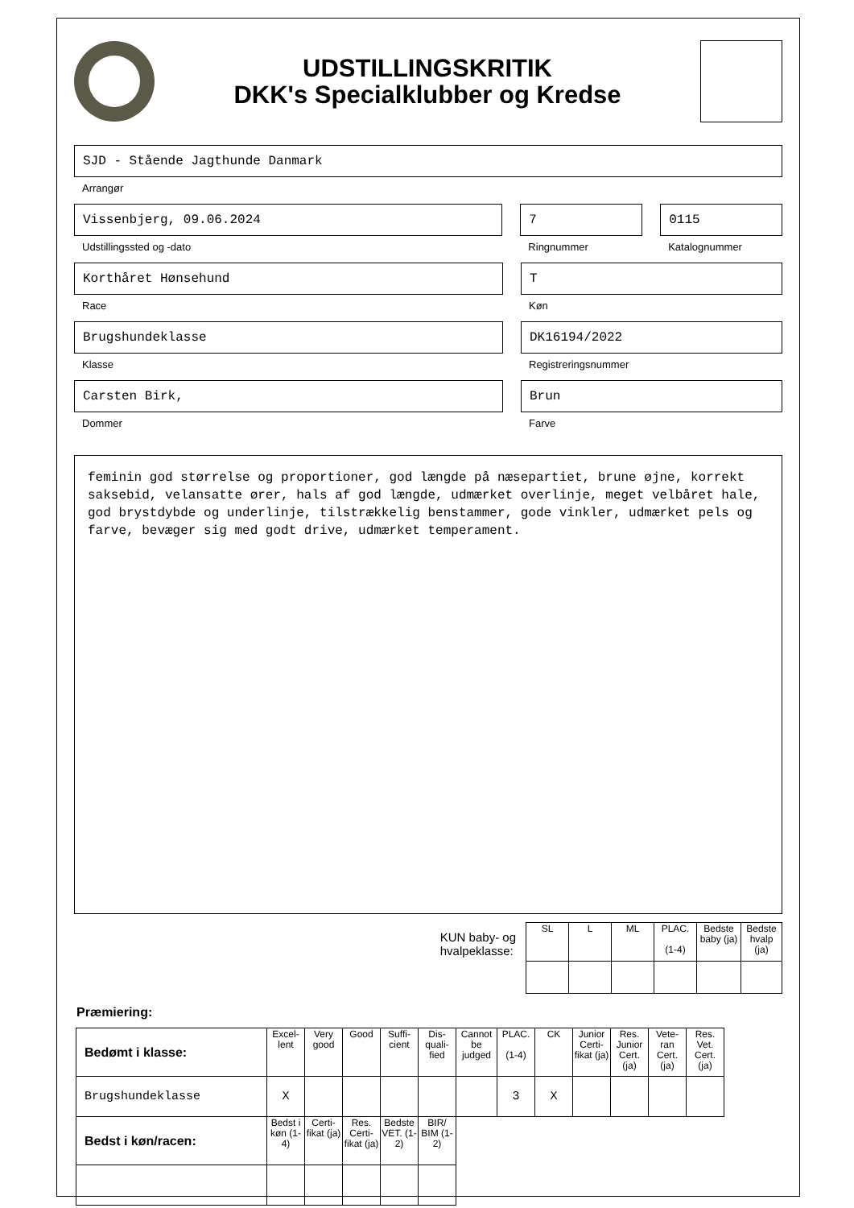UDSTILLINGSKRITIK
DKK's Specialklubber og Kredse
SJD - Stående Jagthunde Danmark
Arrangør
Vissenbjerg, 09.06.2024
Udstillingssted og -dato
7
Ringnummer
0115
Katalognummer
Korthåret Hønsehund
Race
T
Køn
Brugshundeklasse
Klasse
DK16194/2022
Registreringsnummer
Carsten Birk,
Dommer
Brun
Farve
feminin god størrelse og proportioner, god længde på næsepartiet, brune øjne, korrekt saksebid, velansatte ører, hals af god længde, udmærket overlinje, meget velbåret hale, god brystdybde og underlinje, tilstrækkelig benstammer, gode vinkler, udmærket pels og farve, bevæger sig med godt drive, udmærket temperament.
KUN baby- og
hvalpeklasse:
| SL | L | ML | PLAC. (1-4) | Bedste baby (ja) | Bedste hvalp (ja) |
Præmiering:
| Bedømt i klasse: | Excel-lent | Very good | Good | Suffi-cient | Dis-quali-fied | Cannot be judged | PLAC. (1-4) | CK | Junior Certi-fikat (ja) | Res. Junior Cert. (ja) | Vete-ran Cert. (ja) | Res. Vet. Cert. (ja) |
| Brugshundeklasse | X | | | | | | 3 | X | | | | |
| Bedst i køn/racen: | Bedst i køn (1-4) | Certi-fikat (ja) | Res. Certi-fikat (ja) | Bedste VET. (1-2) | BIR/ BIM (1-2) | | | | | | | |